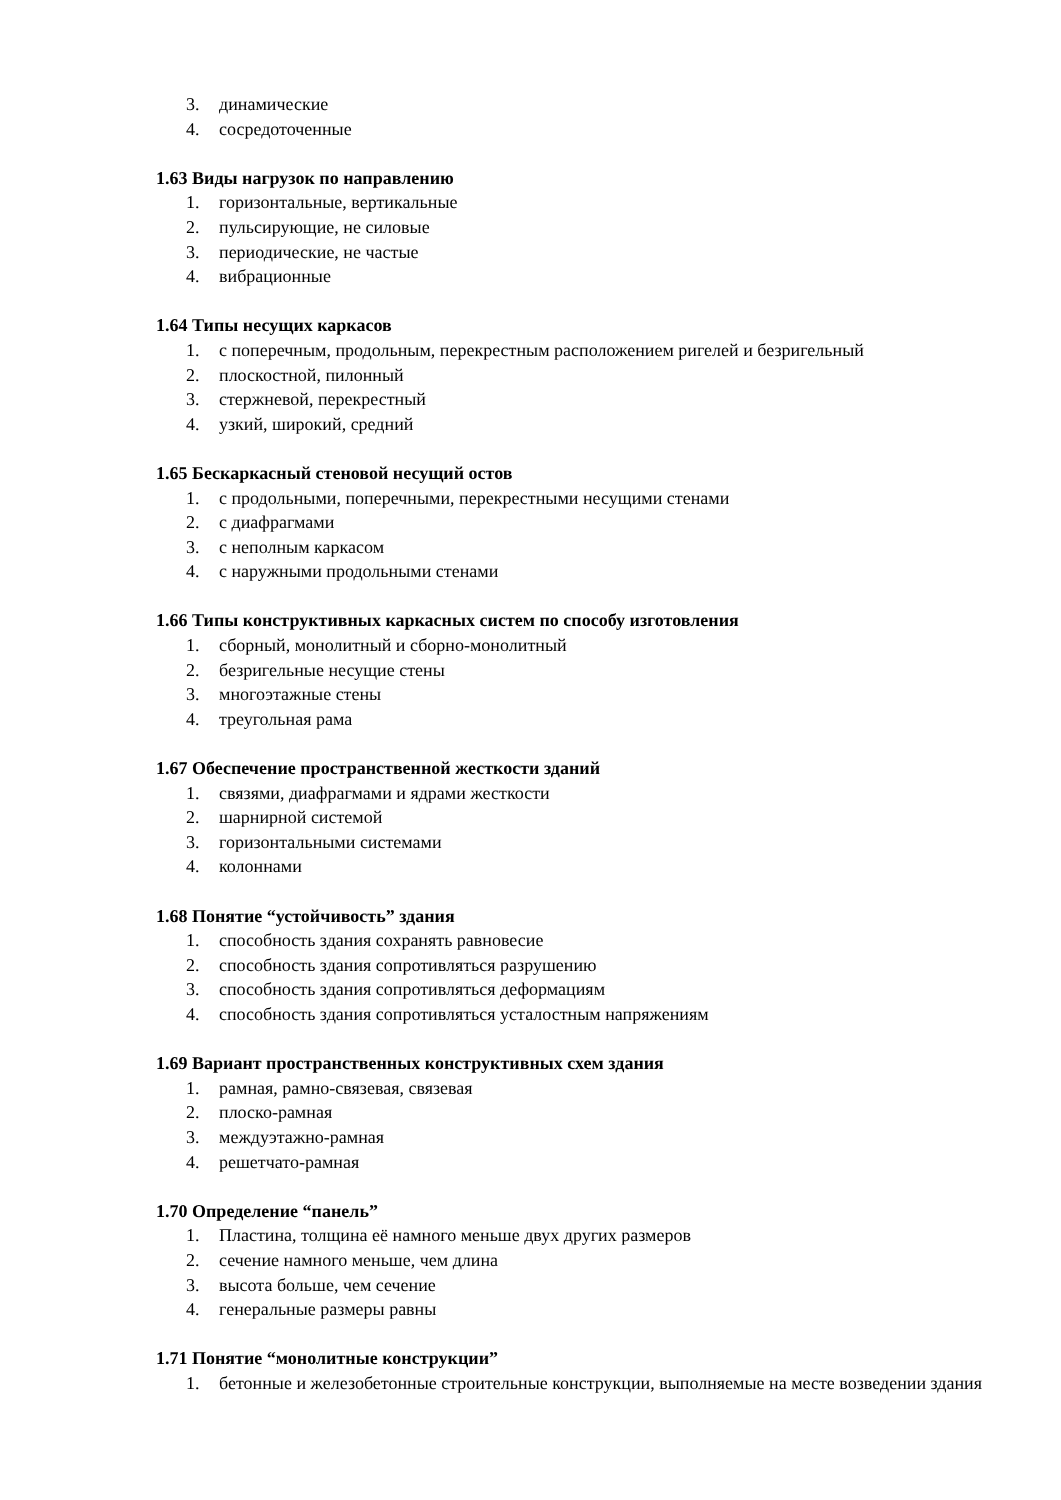3. динамические
4. сосредоточенные
1.63 Виды нагрузок по направлению
1. горизонтальные, вертикальные
2. пульсирующие, не силовые
3. периодические, не частые
4. вибрационные
1.64 Типы несущих каркасов
1. с поперечным, продольным, перекрестным расположением ригелей и безригельный
2. плоскостной, пилонный
3. стержневой, перекрестный
4. узкий, широкий, средний
1.65 Бескаркасный стеновой несущий остов
1. с продольными, поперечными, перекрестными несущими стенами
2. с диафрагмами
3. с неполным каркасом
4. с наружными продольными стенами
1.66 Типы конструктивных каркасных систем по способу изготовления
1. сборный, монолитный и сборно-монолитный
2. безригельные несущие стены
3. многоэтажные стены
4. треугольная рама
1.67 Обеспечение пространственной жесткости зданий
1. связями, диафрагмами и ядрами жесткости
2. шарнирной системой
3. горизонтальными системами
4. колоннами
1.68 Понятие “устойчивость” здания
1. способность здания сохранять равновесие
2. способность здания сопротивляться разрушению
3. способность здания сопротивляться деформациям
4. способность здания сопротивляться усталостным напряжениям
1.69 Вариант пространственных конструктивных схем здания
1. рамная, рамно-связевая, связевая
2. плоско-рамная
3. междуэтажно-рамная
4. решетчато-рамная
1.70 Определение “панель”
1. Пластина, толщина её намного меньше двух других размеров
2. сечение намного меньше, чем длина
3. высота больше, чем сечение
4. генеральные размеры равны
1.71 Понятие “монолитные конструкции”
1. бетонные и железобетонные строительные конструкции, выполняемые на месте возведении здания